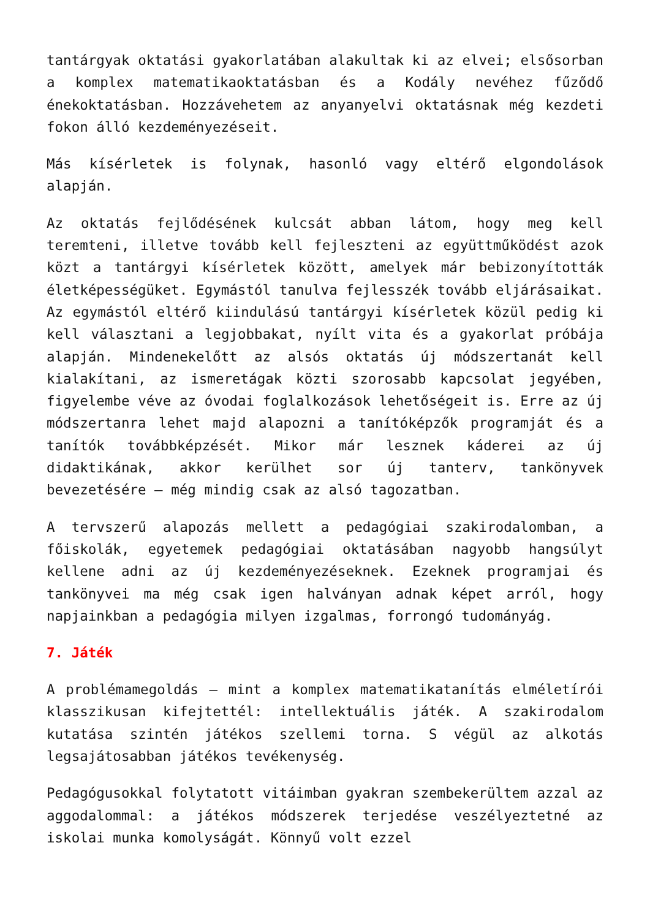tantárgyak oktatási gyakorlatában alakultak ki az elvei; elsősorban a komplex matematikaoktatásban és a Kodály nevéhez fűződő énekoktatásban. Hozzávehetem az anyanyelvi oktatásnak még kezdeti fokon álló kezdeményezéseit.
Más kísérletek is folynak, hasonló vagy eltérő elgondolások alapján.
Az oktatás fejlődésének kulcsát abban látom, hogy meg kell teremteni, illetve tovább kell fejleszteni az együttműködést azok közt a tantárgyi kísérletek között, amelyek már bebizonyították életképességüket. Egymástól tanulva fejlesszék tovább eljárásaikat. Az egymástól eltérő kiindulású tantárgyi kísérletek közül pedig ki kell választani a legjobbakat, nyílt vita és a gyakorlat próbája alapján. Mindenekelőtt az alsós oktatás új módszertanát kell kialakítani, az ismeretágak közti szorosabb kapcsolat jegyében, figyelembe véve az óvodai foglalkozások lehetőségeit is. Erre az új módszertanra lehet majd alapozni a tanítóképzők programját és a tanítók továbbképzését. Mikor már lesznek káderei az új didaktikának, akkor kerülhet sor új tanterv, tankönyvek bevezetésére – még mindig csak az alsó tagozatban.
A tervszerű alapozás mellett a pedagógiai szakirodalomban, a főiskolák, egyetemek pedagógiai oktatásában nagyobb hangsúlyt kellene adni az új kezdeményezéseknek. Ezeknek programjai és tankönyvei ma még csak igen halványan adnak képet arról, hogy napjainkban a pedagógia milyen izgalmas, forrongó tudományág.
7. Játék
A problémamegoldás – mint a komplex matematikatanítás elméletírói klasszikusan kifejtettél: intellektuális játék. A szakirodalom kutatása szintén játékos szellemi torna. S végül az alkotás legsajátosabban játékos tevékenység.
Pedagógusokkal folytatott vitáimban gyakran szembekerültem azzal az aggodalommal: a játékos módszerek terjedése veszélyeztetné az iskolai munka komolyságát. Könnyű volt ezzel